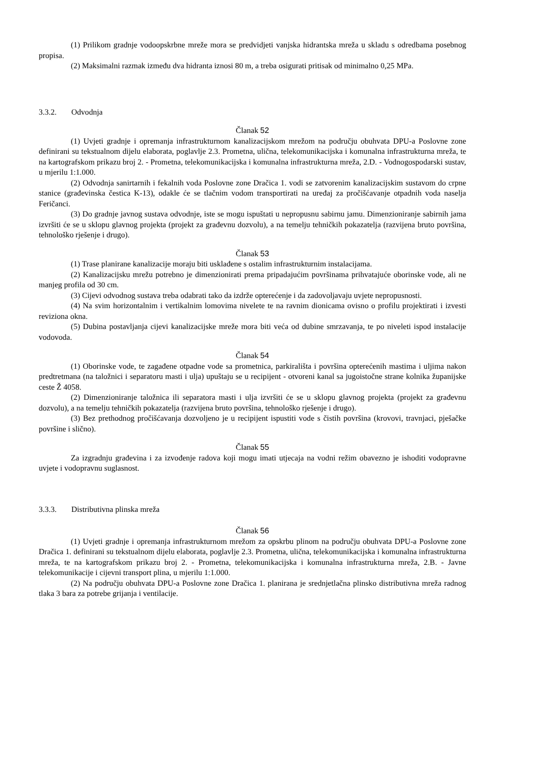(1) Prilikom gradnje vodoopskrbne mreže mora se predvidjeti vanjska hidrantska mreža u skladu s odredbama posebnog propisa.
(2) Maksimalni razmak između dva hidranta iznosi 80 m, a treba osigurati pritisak od minimalno 0,25 MPa.
3.3.2. Odvodnja
Članak 52
(1) Uvjeti gradnje i opremanja infrastrukturnom kanalizacijskom mrežom na području obuhvata DPU-a Poslovne zone definirani su tekstualnom dijelu elaborata, poglavlje 2.3. Prometna, ulična, telekomunikacijska i komunalna infrastrukturna mreža, te na kartografskom prikazu broj 2. - Prometna, telekomunikacijska i komunalna infrastrukturna mreža, 2.D. - Vodnogospodarski sustav, u mjerilu 1:1.000.
(2) Odvodnja sanirtarnih i fekalnih voda Poslovne zone Dračica 1. vodi se zatvorenim kanalizacijskim sustavom do crpne stanice (građevinska čestica K-13), odakle će se tlačnim vodom transportirati na uređaj za pročišćavanje otpadnih voda naselja Feričanci.
(3) Do gradnje javnog sustava odvodnje, iste se mogu ispuštati u nepropusnu sabirnu jamu. Dimenzioniranje sabirnih jama izvršiti će se u sklopu glavnog projekta (projekt za građevnu dozvolu), a na temelju tehničkih pokazatelja (razvijena bruto površina, tehnološko rješenje i drugo).
Članak 53
(1) Trase planirane kanalizacije moraju biti usklađene s ostalim infrastrukturnim instalacijama.
(2) Kanalizacijsku mrežu potrebno je dimenzionirati prema pripadajućim površinama prihvatajuće oborinske vode, ali ne manjeg profila od 30 cm.
(3) Cijevi odvodnog sustava treba odabrati tako da izdrže opterećenje i da zadovoljavaju uvjete nepropusnosti.
(4) Na svim horizontalnim i vertikalnim lomovima nivelete te na ravnim dionicama ovisno o profilu projektirati i izvesti reviziona okna.
(5) Dubina postavljanja cijevi kanalizacijske mreže mora biti veća od dubine smrzavanja, te po niveleti ispod instalacije vodovoda.
Članak 54
(1) Oborinske vode, te zagađene otpadne vode sa prometnica, parkirališta i površina opterećenih mastima i uljima nakon predtretmana (na taložnici i separatoru masti i ulja) upuštaju se u recipijent - otvoreni kanal sa jugoistočne strane kolnika županijske ceste Ž 4058.
(2) Dimenzioniranje taložnica ili separatora masti i ulja izvršiti će se u sklopu glavnog projekta (projekt za građevnu dozvolu), a na temelju tehničkih pokazatelja (razvijena bruto površina, tehnološko rješenje i drugo).
(3) Bez prethodnog pročišćavanja dozvoljeno je u recipijent ispustiti vode s čistih površina (krovovi, travnjaci, pješačke površine i slično).
Članak 55
Za izgradnju građevina i za izvođenje radova koji mogu imati utjecaja na vodni režim obavezno je ishoditi vodopravne uvjete i vodopravnu suglasnost.
3.3.3. Distributivna plinska mreža
Članak 56
(1) Uvjeti gradnje i opremanja infrastrukturnom mrežom za opskrbu plinom na području obuhvata DPU-a Poslovne zone Dračica 1. definirani su tekstualnom dijelu elaborata, poglavlje 2.3. Prometna, ulična, telekomunikacijska i komunalna infrastrukturna mreža, te na kartografskom prikazu broj 2. - Prometna, telekomunikacijska i komunalna infrastrukturna mreža, 2.B. - Javne telekomunikacije i cijevni transport plina, u mjerilu 1:1.000.
(2) Na području obuhvata DPU-a Poslovne zone Dračica 1. planirana je srednjetlačna plinsko distributivna mreža radnog tlaka 3 bara za potrebe grijanja i ventilacije.